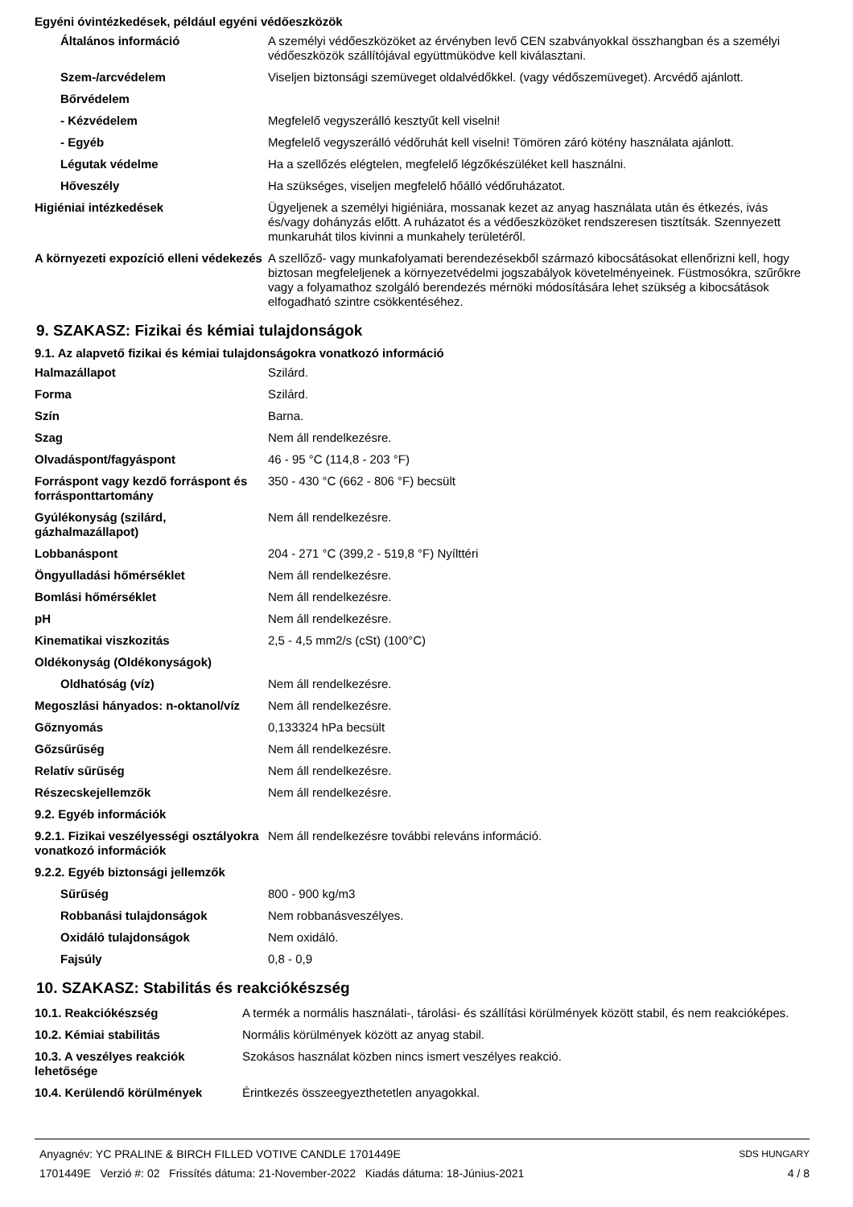Egyéni óvintézkedések, például egyéni védőeszközök
| Általános információ | A személyi védőeszközöket az érvényben levő CEN szabványokkal összhangban és a személyi védőeszközök szállítójával együttmüködve kell kiválasztani. |
| Szem-/arcvédelem | Viseljen biztonsági szemüveget oldalvédőkkel. (vagy védőszemüveget). Arcvédő ajánlott. |
| Bőrvédelem | |
| - Kézvédelem | Megfelelő vegyszerálló kesztyűt kell viselni! |
| - Egyéb | Megfelelő vegyszerálló védőruhát kell viselni! Tömören záró kötény használata ajánlott. |
| Légutak védelme | Ha a szellőzés elégtelen, megfelelő légzőkészüléket kell használni. |
| Hőveszély | Ha szükséges, viseljen megfelelő hőálló védőruházatot. |
| Higiéniai intézkedések | Ügyeljenek a személyi higiéniára, mossanak kezet az anyag használata után és étkezés, ivás és/vagy dohányzás előtt. A ruházatot és a védőeszközöket rendszeresen tisztítsák. Szennyezett munkaruhát tilos kivinni a munkahely területéről. |
| A környezeti expozíció elleni védekezés | A szellőző- vagy munkafolyamati berendezésekből származó kibocsátásokat ellenőrizni kell, hogy biztosan megfeleljenek a környezetvédelmi jogszabályok követelményeinek. Füstmosókra, szűrőkre vagy a folyamathoz szolgáló berendezés mérnöki módosítására lehet szükség a kibocsátások elfogadható szintre csökkentéséhez. |
9. SZAKASZ: Fizikai és kémiai tulajdonságok
9.1. Az alapvető fizikai és kémiai tulajdonságokra vonatkozó információ
| Halmazállapot | Szilárd. |
| Forma | Szilárd. |
| Szín | Barna. |
| Szag | Nem áll rendelkezésre. |
| Olvadáspont/fagyáspont | 46 - 95 °C (114,8 - 203 °F) |
| Forráspont vagy kezdő forráspont és forrásponttartomány | 350 - 430 °C (662 - 806 °F) becsült |
| Gyúlékonyság (szilárd, gázhalmazállapot) | Nem áll rendelkezésre. |
| Lobbanáspont | 204 - 271 °C (399,2 - 519,8 °F) Nyílttéri |
| Öngyulladási hőmérséklet | Nem áll rendelkezésre. |
| Bomlási hőmérséklet | Nem áll rendelkezésre. |
| pH | Nem áll rendelkezésre. |
| Kinematikai viszkozitás | 2,5 - 4,5 mm2/s (cSt) (100°C) |
| Oldékonyság (Oldékonyságok) | |
| Oldhatóság (víz) | Nem áll rendelkezésre. |
| Megoszlási hányados: n-oktanol/víz | Nem áll rendelkezésre. |
| Gőznyomás | 0,133324 hPa becsült |
| Gőzsűrűség | Nem áll rendelkezésre. |
| Relatív sűrűség | Nem áll rendelkezésre. |
| Részecskejellemzők | Nem áll rendelkezésre. |
| 9.2. Egyéb információk | |
| 9.2.1. Fizikai veszélyességi osztályokra vonatkozó információk | Nem áll rendelkezésre további releváns információ. |
| 9.2.2. Egyéb biztonsági jellemzők | |
| Sűrűség | 800 - 900 kg/m3 |
| Robbanási tulajdonságok | Nem robbanásveszélyes. |
| Oxidáló tulajdonságok | Nem oxidáló. |
| Fajsúly | 0,8 - 0,9 |
10. SZAKASZ: Stabilitás és reakciókészség
| 10.1. Reakciókészség | A termék a normális használati-, tárolási- és szállítási körülmények között stabil, és nem reakcióképes. |
| 10.2. Kémiai stabilitás | Normális körülmények között az anyag stabil. |
| 10.3. A veszélyes reakciók lehetősége | Szokásos használat közben nincs ismert veszélyes reakció. |
| 10.4. Kerülendő körülmények | Érintkezés összeegyezthetetlen anyagokkal. |
Anyagnév: YC PRALINE & BIRCH FILLED VOTIVE CANDLE 1701449E
1701449E Verzió #: 02 Frissítés dátuma: 21-November-2022 Kiadás dátuma: 18-Június-2021
SDS HUNGARY
4 / 8